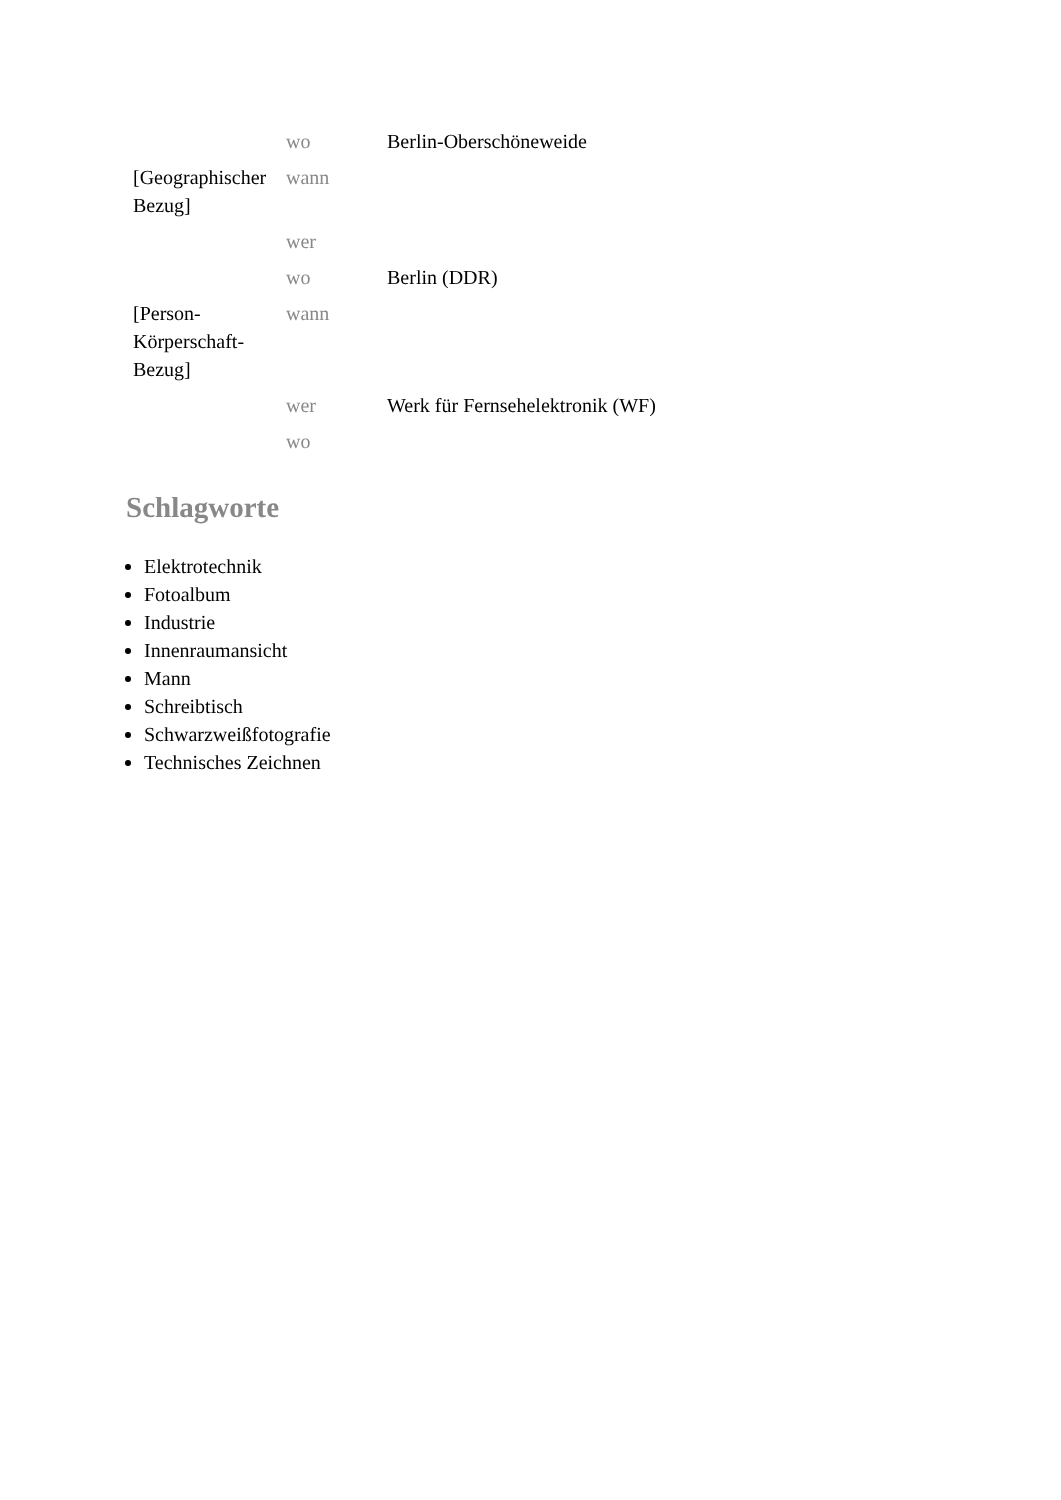| | wo | Berlin-Oberschöneweide |
| [Geographischer Bezug] | wann | |
| | wer | |
| | wo | Berlin (DDR) |
| [Person-Körperschaft-Bezug] | wann | |
| | wer | Werk für Fernsehelektronik (WF) |
| | wo | |
Schlagworte
Elektrotechnik
Fotoalbum
Industrie
Innenraumansicht
Mann
Schreibtisch
Schwarzweißfotografie
Technisches Zeichnen